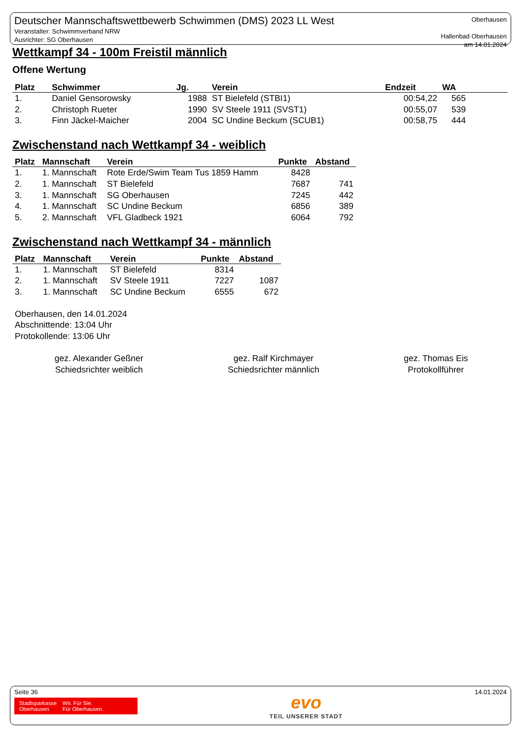Deutscher Mannschaftswettbewerb Schwimmen (DMS) 2023 LL West
Veranstalter: Schwimmverband NRW
Ausrichter: SG Oberhausen
Oberhausen
Hallenbad Oberhausen
am 14.01.2024
Wettkampf 34 - 100m Freistil männlich
Offene Wertung
| Platz | Schwimmer | Jg. | Verein | Endzeit | WA | |
| --- | --- | --- | --- | --- | --- | --- |
| 1. | Daniel Gensorowsky | 1988 | ST Bielefeld (STBI1) | 00:54,22 | 565 | |
| 2. | Christoph Rueter | 1990 | SV Steele 1911 (SVST1) | 00:55,07 | 539 | |
| 3. | Finn Jäckel-Maicher | 2004 | SC Undine Beckum (SCUB1) | 00:58,75 | 444 | |
Zwischenstand nach Wettkampf 34 - weiblich
| Platz | Mannschaft | Verein | Punkte | Abstand |
| --- | --- | --- | --- | --- |
| 1. | 1. Mannschaft | Rote Erde/Swim Team Tus 1859 Hamm | 8428 | |
| 2. | 1. Mannschaft | ST Bielefeld | 7687 | 741 |
| 3. | 1. Mannschaft | SG Oberhausen | 7245 | 442 |
| 4. | 1. Mannschaft | SC Undine Beckum | 6856 | 389 |
| 5. | 2. Mannschaft | VFL Gladbeck 1921 | 6064 | 792 |
Zwischenstand nach Wettkampf 34 - männlich
| Platz | Mannschaft | Verein | Punkte | Abstand |
| --- | --- | --- | --- | --- |
| 1. | 1. Mannschaft | ST Bielefeld | 8314 | |
| 2. | 1. Mannschaft | SV Steele 1911 | 7227 | 1087 |
| 3. | 1. Mannschaft | SC Undine Beckum | 6555 | 672 |
Oberhausen, den 14.01.2024
Abschnittende: 13:04 Uhr
Protokollende: 13:06 Uhr
gez. Alexander Geßner
Schiedsrichter weiblich
gez. Ralf Kirchmayer
Schiedsrichter männlich
gez. Thomas Eis
Protokollführer
Seite 36
Stadtsparkasse
Oberhausen
Wir. Für Sie.
Für Oberhausen.
evo
TEIL UNSERER STADT
14.01.2024